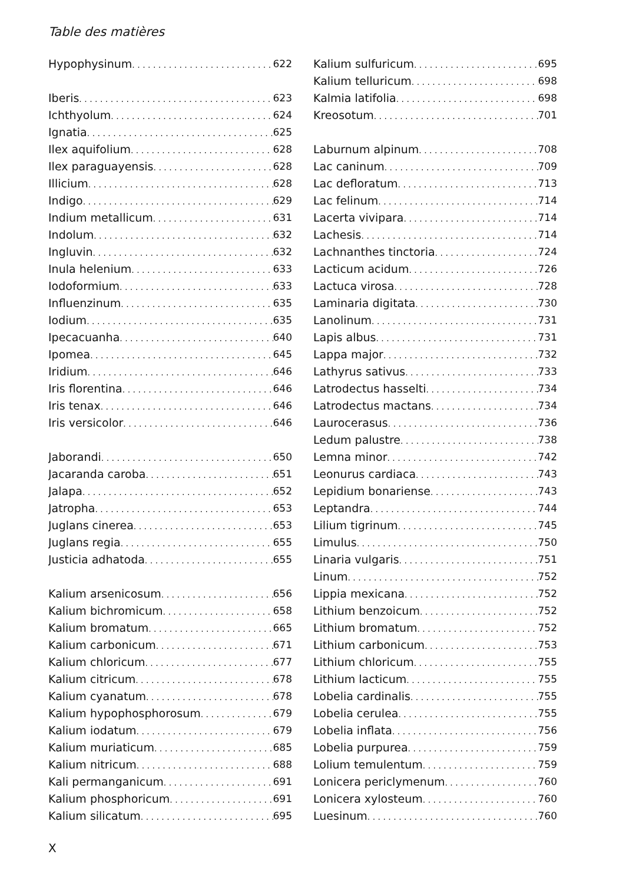Table des matières
Hypophysinum 622
Iberis 623
Ichthyolum 624
Ignatia 625
Ilex aquifolium 628
Ilex paraguayensis 628
Illicium 628
Indigo 629
Indium metallicum 631
Indolum 632
Ingluvin 632
Inula helenium 633
Iodoformium 633
Influenzinum 635
Iodium 635
Ipecacuanha 640
Ipomea 645
Iridium 646
Iris florentina 646
Iris tenax 646
Iris versicolor 646
Jaborandi 650
Jacaranda caroba 651
Jalapa 652
Jatropha 653
Juglans cinerea 653
Juglans regia 655
Justicia adhatoda 655
Kalium arsenicosum 656
Kalium bichromicum 658
Kalium bromatum 665
Kalium carbonicum 671
Kalium chloricum 677
Kalium citricum 678
Kalium cyanatum 678
Kalium hypophosphorosum 679
Kalium iodatum 679
Kalium muriaticum 685
Kalium nitricum 688
Kali permanganicum 691
Kalium phosphoricum 691
Kalium silicatum 695
Kalium sulfuricum 695
Kalium telluricum 698
Kalmia latifolia 698
Kreosotum 701
Laburnum alpinum 708
Lac caninum 709
Lac defloratum 713
Lac felinum 714
Lacerta vivipara 714
Lachesis 714
Lachnanthes tinctoria 724
Lacticum acidum 726
Lactuca virosa 728
Laminaria digitata 730
Lanolinum 731
Lapis albus 731
Lappa major 732
Lathyrus sativus 733
Latrodectus hasselti 734
Latrodectus mactans 734
Laurocerasus 736
Ledum palustre 738
Lemna minor 742
Leonurus cardiaca 743
Lepidium bonariense 743
Leptandra 744
Lilium tigrinum 745
Limulus 750
Linaria vulgaris 751
Linum 752
Lippia mexicana 752
Lithium benzoicum 752
Lithium bromatum 752
Lithium carbonicum 753
Lithium chloricum 755
Lithium lacticum 755
Lobelia cardinalis 755
Lobelia cerulea 755
Lobelia inflata 756
Lobelia purpurea 759
Lolium temulentum 759
Lonicera periclymenum 760
Lonicera xylosteum 760
Luesinum 760
X